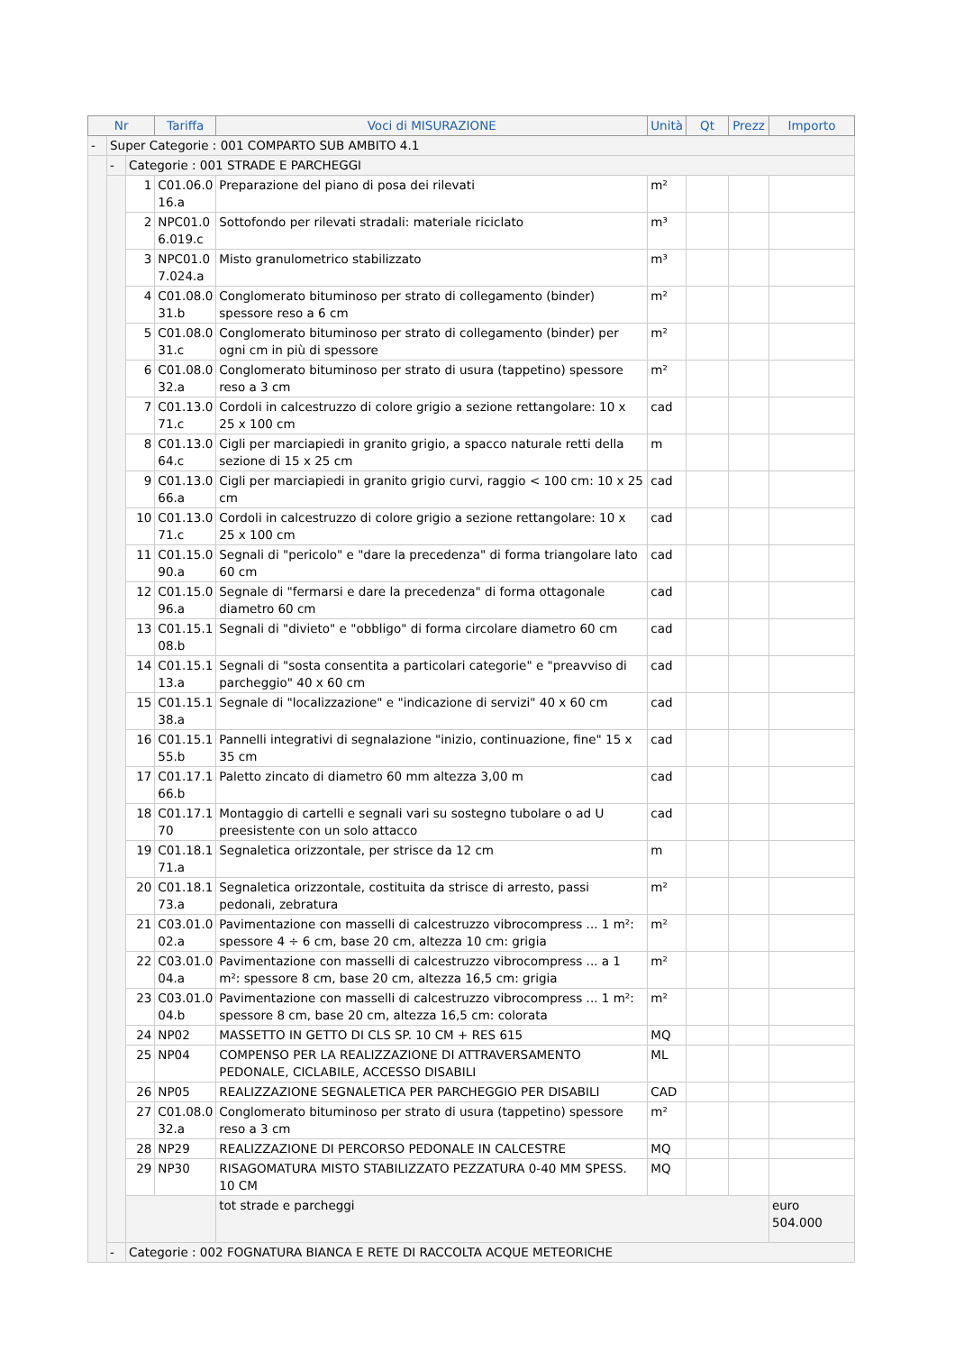| Nr | | | Tariffa | Voci di MISURAZIONE | Unità | Qt | Prezz | Importo |
| --- | --- | --- | --- | --- | --- | --- | --- | --- |
| - | Super Categorie : 001 COMPARTO SUB AMBITO 4.1 | | | | | | | |
| | - | Categorie : 001 STRADE E PARCHEGGI | | | | | | |
| | | 1 | C01.06.0 16.a | Preparazione del piano di posa dei rilevati | m² | | | |
| | | 2 | NPC01.0 6.019.c | Sottofondo per rilevati stradali: materiale riciclato | m³ | | | |
| | | 3 | NPC01.0 7.024.a | Misto granulometrico stabilizzato | m³ | | | |
| | | 4 | C01.08.0 31.b | Conglomerato bituminoso per strato di collegamento (binder) spessore reso a 6 cm | m² | | | |
| | | 5 | C01.08.0 31.c | Conglomerato bituminoso per strato di collegamento (binder) per ogni cm in più di spessore | m² | | | |
| | | 6 | C01.08.0 32.a | Conglomerato bituminoso per strato di usura (tappetino) spessore reso a 3 cm | m² | | | |
| | | 7 | C01.13.0 71.c | Cordoli in calcestruzzo di colore grigio a sezione rettangolare: 10 x 25 x 100 cm | cad | | | |
| | | 8 | C01.13.0 64.c | Cigli per marciapiedi in granito grigio, a spacco naturale retti della sezione di 15 x 25 cm | m | | | |
| | | 9 | C01.13.0 66.a | Cigli per marciapiedi in granito grigio curvi, raggio < 100 cm: 10 x 25 cm | cad | | | |
| | | 10 | C01.13.0 71.c | Cordoli in calcestruzzo di colore grigio a sezione rettangolare: 10 x 25 x 100 cm | cad | | | |
| | | 11 | C01.15.0 90.a | Segnali di "pericolo" e "dare la precedenza" di forma triangolare lato 60 cm | cad | | | |
| | | 12 | C01.15.0 96.a | Segnale di "fermarsi e dare la precedenza" di forma ottagonale diametro 60 cm | cad | | | |
| | | 13 | C01.15.1 08.b | Segnali di "divieto" e "obbligo" di forma circolare diametro 60 cm | cad | | | |
| | | 14 | C01.15.1 13.a | Segnali di "sosta consentita a particolari categorie" e "preavviso di parcheggio" 40 x 60 cm | cad | | | |
| | | 15 | C01.15.1 38.a | Segnale di "localizzazione" e "indicazione di servizi" 40 x 60 cm | cad | | | |
| | | 16 | C01.15.1 55.b | Pannelli integrativi di segnalazione "inizio, continuazione, fine" 15 x 35 cm | cad | | | |
| | | 17 | C01.17.1 66.b | Paletto zincato di diametro 60 mm altezza 3,00 m | cad | | | |
| | | 18 | C01.17.1 70 | Montaggio di cartelli e segnali vari su sostegno tubolare o ad U preesistente con un solo attacco | cad | | | |
| | | 19 | C01.18.1 71.a | Segnaletica orizzontale, per strisce da 12 cm | m | | | |
| | | 20 | C01.18.1 73.a | Segnaletica orizzontale, costituita da strisce di arresto, passi pedonali, zebratura | m² | | | |
| | | 21 | C03.01.0 02.a | Pavimentazione con masselli di calcestruzzo vibrocompress ... 1 m²: spessore 4 ÷ 6 cm, base 20 cm, altezza 10 cm: grigia | m² | | | |
| | | 22 | C03.01.0 04.a | Pavimentazione con masselli di calcestruzzo vibrocompress ... a 1 m²: spessore 8 cm, base 20 cm, altezza 16,5 cm: grigia | m² | | | |
| | | 23 | C03.01.0 04.b | Pavimentazione con masselli di calcestruzzo vibrocompress ... 1 m²: spessore 8 cm, base 20 cm, altezza 16,5 cm: colorata | m² | | | |
| | | 24 | NP02 | MASSETTO IN GETTO DI CLS SP. 10 CM + RES 615 | MQ | | | |
| | | 25 | NP04 | COMPENSO PER LA REALIZZAZIONE DI ATTRAVERSAMENTO PEDONALE, CICLABILE, ACCESSO DISABILI | ML | | | |
| | | 26 | NP05 | REALIZZAZIONE SEGNALETICA PER PARCHEGGIO PER DISABILI | CAD | | | |
| | | 27 | C01.08.0 32.a | Conglomerato bituminoso per strato di usura (tappetino) spessore reso a 3 cm | m² | | | |
| | | 28 | NP29 | REALIZZAZIONE DI PERCORSO PEDONALE IN CALCESTRE | MQ | | | |
| | | 29 | NP30 | RISAGOMATURA MISTO STABILIZZATO PEZZATURA 0-40 MM SPESS. 10 CM | MQ | | | |
| | | | | tot strade e parcheggi | | | | euro 504.000 |
| | - | Categorie : 002 FOGNATURA BIANCA E RETE DI RACCOLTA ACQUE METEORICHE | | | | | | |